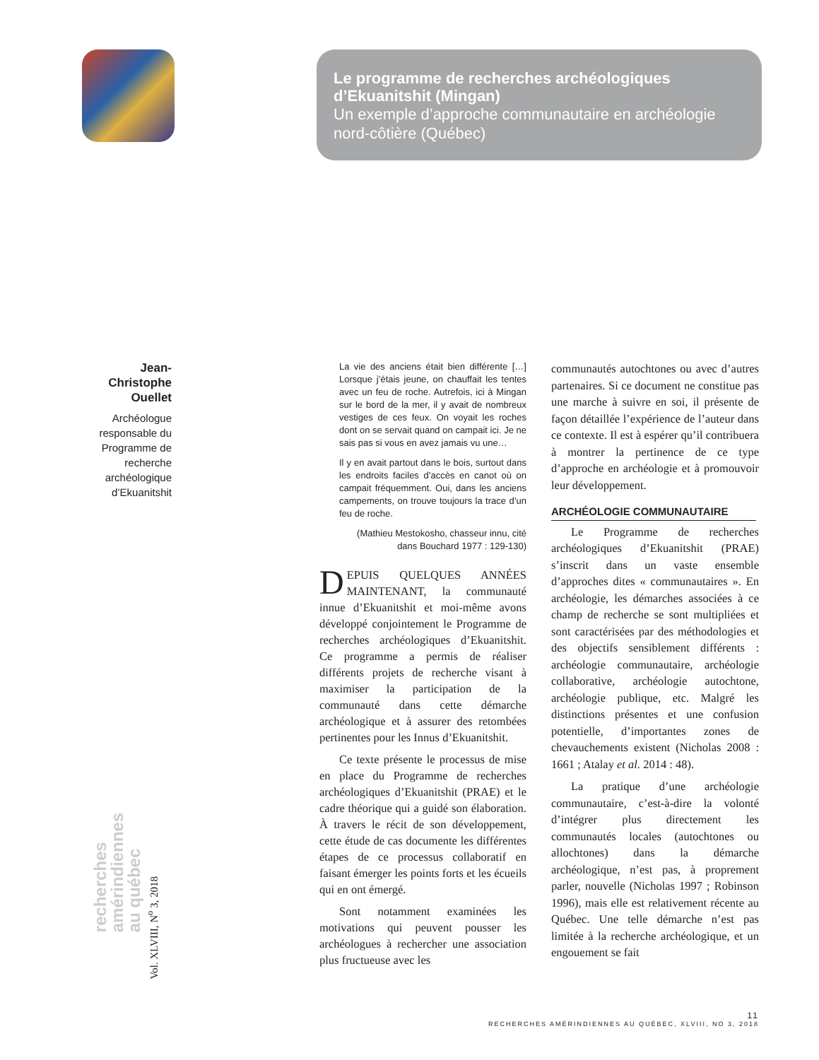Le programme de recherches archéologiques d’Ekuanitshit (Mingan)
Un exemple d’approche communautaire en archéologie nord-côtière (Québec)
Jean-Christophe Ouellet
Archéologue responsable du Programme de recherche archéologique d’Ekuanitshit
recherches
amérindiennes
au québec
Vol. XLVIII, N<sup>o</sup> 3, 2018
La vie des anciens était bien différente […] Lorsque j’étais jeune, on chauffait les tentes avec un feu de roche. Autrefois, ici à Mingan sur le bord de la mer, il y avait de nombreux vestiges de ces feux. On voyait les roches dont on se servait quand on campait ici. Je ne sais pas si vous en avez jamais vu une…
Il y en avait partout dans le bois, surtout dans les endroits faciles d’accès en canot où on campait fréquemment. Oui, dans les anciens campements, on trouve toujours la trace d’un feu de roche.
(Mathieu Mestokosho, chasseur innu, cité dans Bouchard 1977 : 129-130)
DEPUIS QUELQUES ANNÉES MAINTENANT, la communauté innue d’Ekuanitshit et moi-même avons développé conjointement le Programme de recherches archéologiques d’Ekuanitshit. Ce programme a permis de réaliser différents projets de recherche visant à maximiser la participation de la communauté dans cette démarche archéologique et à assurer des retombées pertinentes pour les Innus d’Ekuanitshit.
Ce texte présente le processus de mise en place du Programme de recherches archéologiques d’Ekuanitshit (PRAE) et le cadre théorique qui a guidé son élaboration. À travers le récit de son développement, cette étude de cas documente les différentes étapes de ce processus collaboratif en faisant émerger les points forts et les écueils qui en ont émergé.
Sont notamment examinées les motivations qui peuvent pousser les archéologues à rechercher une association plus fructueuse avec les
communautés autochtones ou avec d’autres partenaires. Si ce document ne constitue pas une marche à suivre en soi, il présente de façon détaillée l’expérience de l’auteur dans ce contexte. Il est à espérer qu’il contribuera à montrer la pertinence de ce type d’approche en archéologie et à promouvoir leur développement.
ARCHÉOLOGIE COMMUNAUTAIRE
Le Programme de recherches archéologiques d’Ekuanitshit (PRAE) s’inscrit dans un vaste ensemble d’approches dites « communautaires ». En archéologie, les démarches associées à ce champ de recherche se sont multipliées et sont caractérisées par des méthodologies et des objectifs sensiblement différents : archéologie communautaire, archéologie collaborative, archéologie autochtone, archéologie publique, etc. Malgré les distinctions présentes et une confusion potentielle, d’importantes zones de chevauchements existent (Nicholas 2008 : 1661 ; Atalay et al. 2014 : 48).
La pratique d’une archéologie communautaire, c’est-à-dire la volonté d’intégrer plus directement les communautés locales (autochtones ou allochtones) dans la démarche archéologique, n’est pas, à proprement parler, nouvelle (Nicholas 1997 ; Robinson 1996), mais elle est relativement récente au Québec. Une telle démarche n’est pas limitée à la recherche archéologique, et un engouement se fait
11
RECHERCHES AMÉRINDIENNES AU QUÉBEC, XLVIII, NO 3, 2018